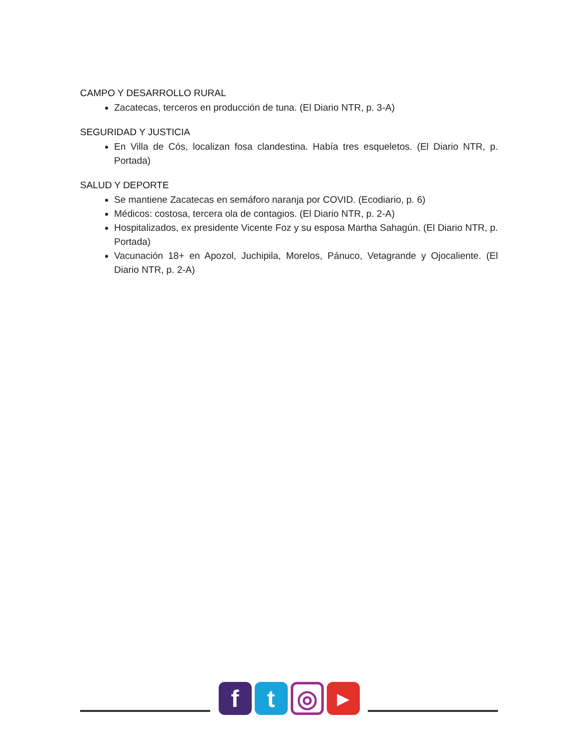CAMPO Y DESARROLLO RURAL
Zacatecas, terceros en producción de tuna. (El Diario NTR, p. 3-A)
SEGURIDAD Y JUSTICIA
En Villa de Cós, localizan fosa clandestina. Había tres esqueletos. (El Diario NTR, p. Portada)
SALUD Y DEPORTE
Se mantiene Zacatecas en semáforo naranja por COVID. (Ecodiario, p. 6)
Médicos: costosa, tercera ola de contagios. (El Diario NTR, p. 2-A)
Hospitalizados, ex presidente Vicente Foz y su esposa Martha Sahagún. (El Diario NTR, p. Portada)
Vacunación 18+ en Apozol, Juchipila, Morelos, Pánuco, Vetagrande y Ojocaliente. (El Diario NTR, p. 2-A)
f t
◎
▶